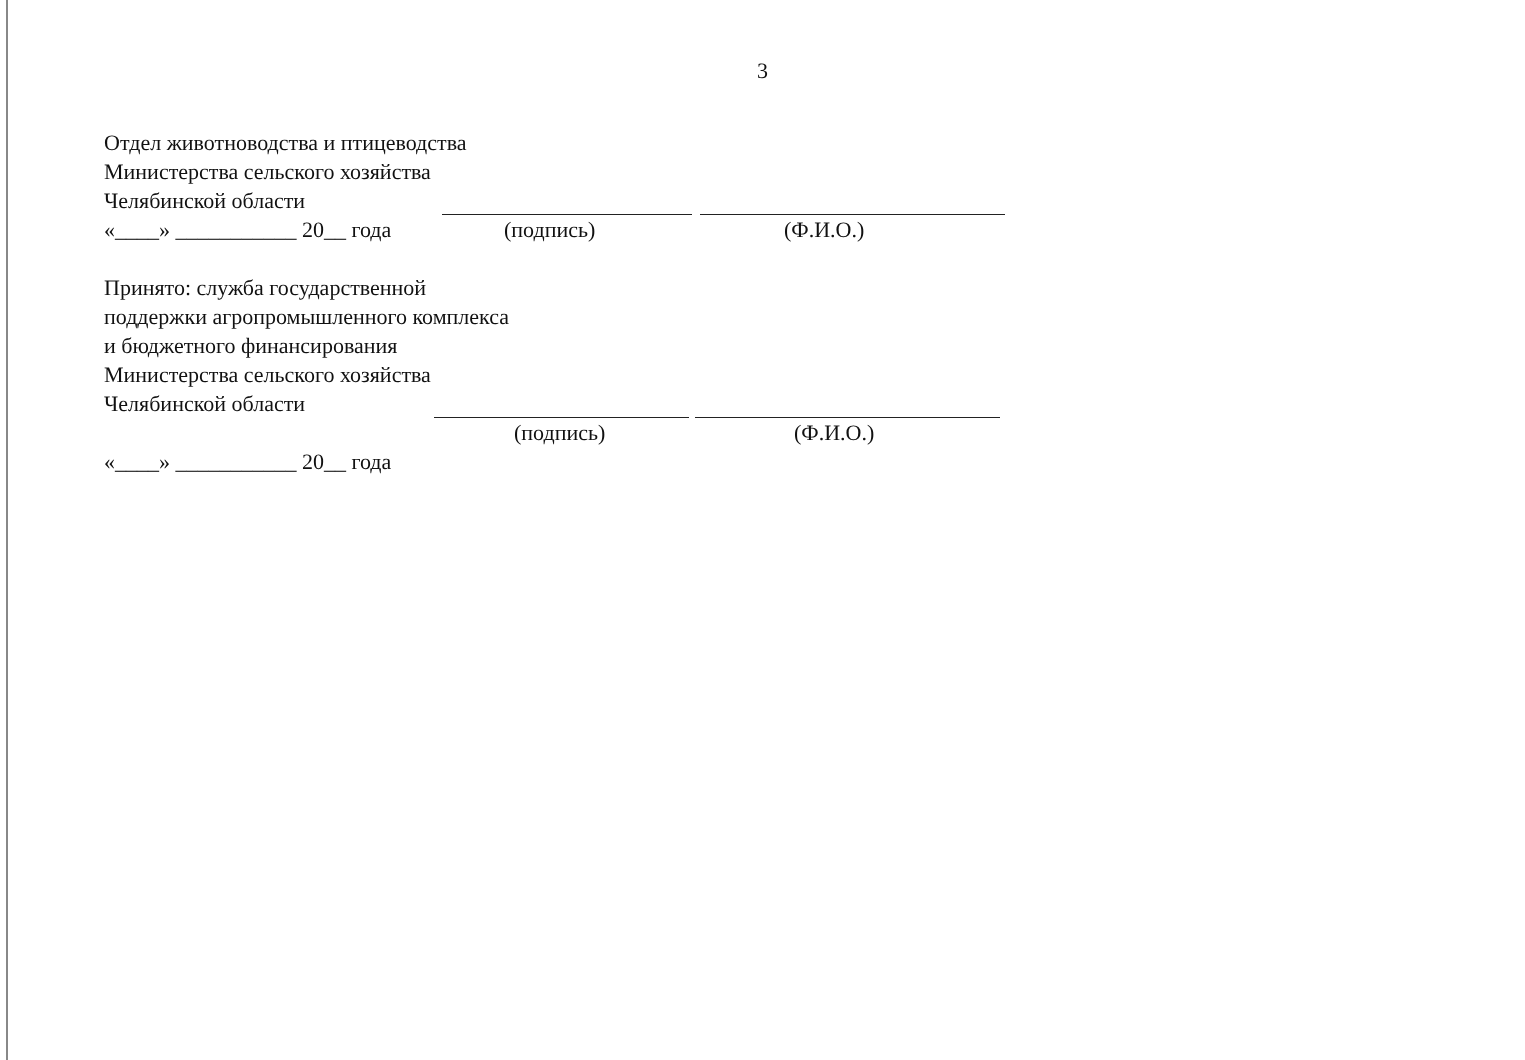3
Отдел животноводства и птицеводства
Министерства сельского хозяйства
Челябинской области
«____» ___________ 20__ года (подпись) (Ф.И.О.)
Принято: служба государственной
поддержки агропромышленного комплекса
и бюджетного финансирования
Министерства сельского хозяйства
Челябинской области
(подпись) (Ф.И.О.)
«____» ___________ 20__ года